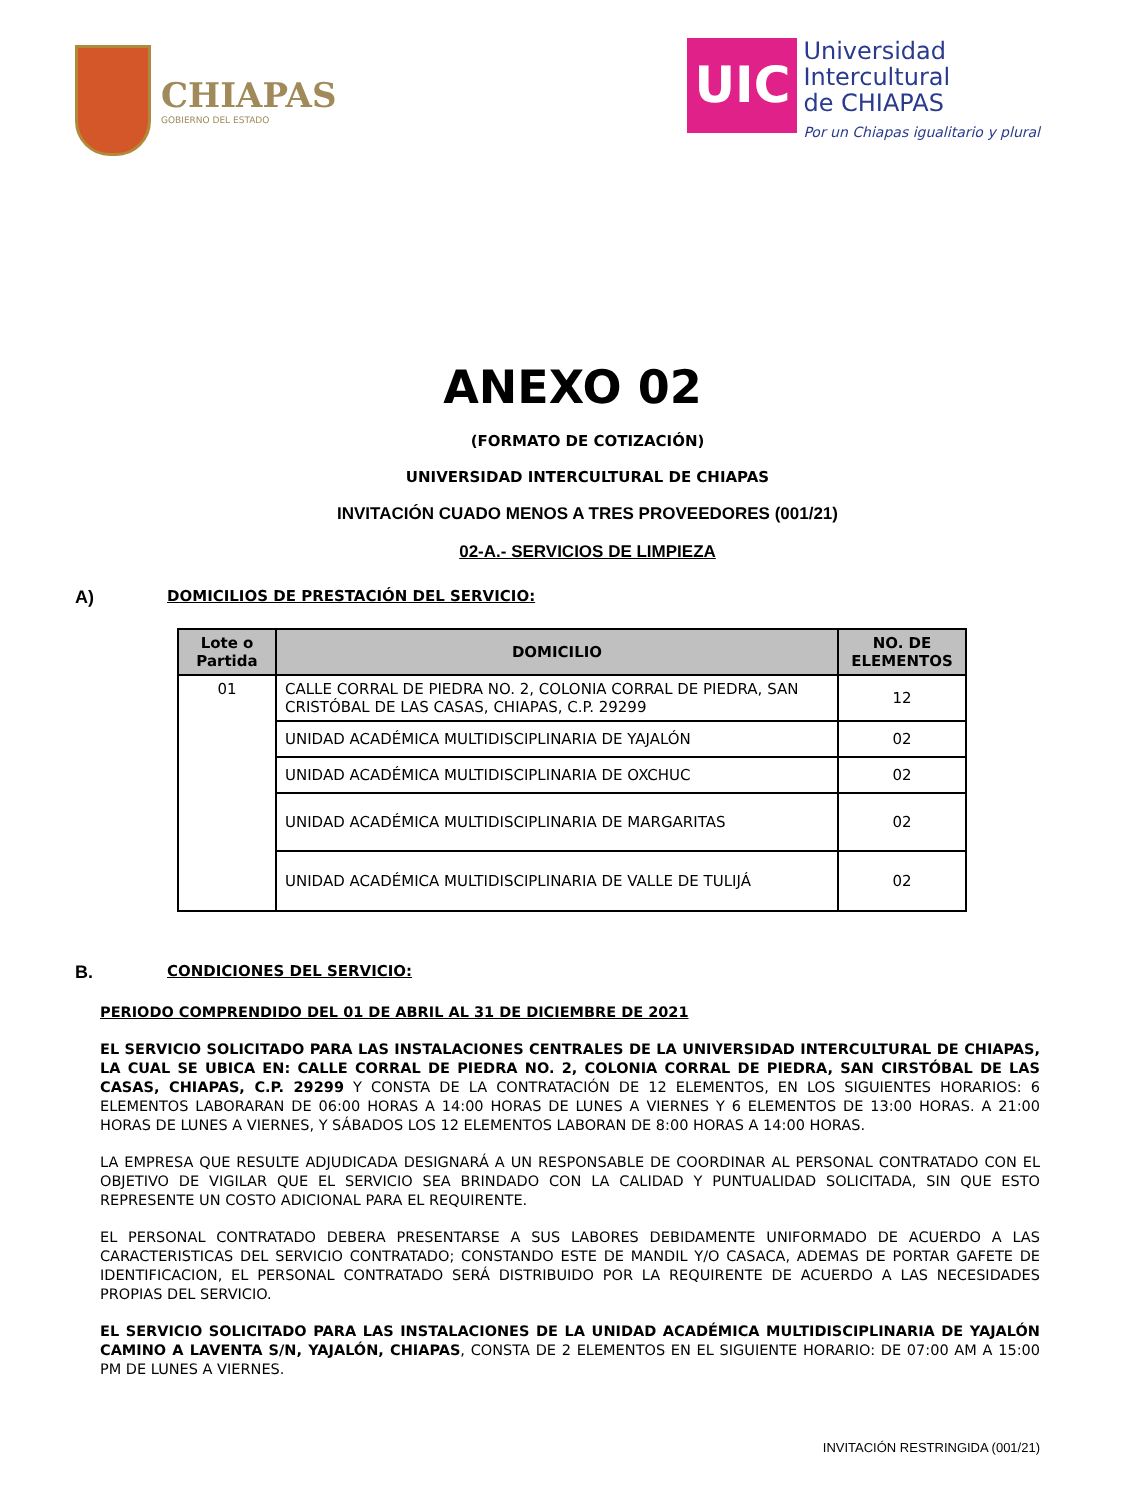CHIAPAS
GOBIERNO DEL ESTADO
UIC
Universidad
Intercultural
de CHIAPAS
Por un Chiapas igualitario y plural
ANEXO 02
(FORMATO DE COTIZACIÓN)
UNIVERSIDAD INTERCULTURAL DE CHIAPAS
INVITACIÓN CUADO MENOS A TRES PROVEEDORES (001/21)
02-A.- SERVICIOS DE LIMPIEZA
A) DOMICILIOS DE PRESTACIÓN DEL SERVICIO:
| Lote o Partida | DOMICILIO | NO. DE ELEMENTOS |
| --- | --- | --- |
| 01 | CALLE CORRAL DE PIEDRA NO. 2, COLONIA CORRAL DE PIEDRA, SAN CRISTÓBAL DE LAS CASAS, CHIAPAS, C.P. 29299 | 12 |
| | UNIDAD ACADÉMICA MULTIDISCIPLINARIA DE YAJALÓN | 02 |
| | UNIDAD ACADÉMICA MULTIDISCIPLINARIA DE OXCHUC | 02 |
| | UNIDAD ACADÉMICA MULTIDISCIPLINARIA DE MARGARITAS | 02 |
| | UNIDAD ACADÉMICA MULTIDISCIPLINARIA DE VALLE DE TULIJÁ | 02 |
B. CONDICIONES DEL SERVICIO:
PERIODO COMPRENDIDO DEL 01 DE ABRIL AL 31 DE DICIEMBRE DE 2021
EL SERVICIO SOLICITADO PARA LAS INSTALACIONES CENTRALES DE LA UNIVERSIDAD INTERCULTURAL DE CHIAPAS, LA CUAL SE UBICA EN: CALLE CORRAL DE PIEDRA NO. 2, COLONIA CORRAL DE PIEDRA, SAN CIRSTÓBAL DE LAS CASAS, CHIAPAS, C.P. 29299 Y CONSTA DE LA CONTRATACIÓN DE 12 ELEMENTOS, EN LOS SIGUIENTES HORARIOS: 6 ELEMENTOS LABORARAN DE 06:00 HORAS A 14:00 HORAS DE LUNES A VIERNES Y 6 ELEMENTOS DE 13:00 HORAS. A 21:00 HORAS DE LUNES A VIERNES, Y SÁBADOS LOS 12 ELEMENTOS LABORAN DE 8:00 HORAS A 14:00 HORAS.
LA EMPRESA QUE RESULTE ADJUDICADA DESIGNARÁ A UN RESPONSABLE DE COORDINAR AL PERSONAL CONTRATADO CON EL OBJETIVO DE VIGILAR QUE EL SERVICIO SEA BRINDADO CON LA CALIDAD Y PUNTUALIDAD SOLICITADA, SIN QUE ESTO REPRESENTE UN COSTO ADICIONAL PARA EL REQUIRENTE.
EL PERSONAL CONTRATADO DEBERA PRESENTARSE A SUS LABORES DEBIDAMENTE UNIFORMADO DE ACUERDO A LAS CARACTERISTICAS DEL SERVICIO CONTRATADO; CONSTANDO ESTE DE MANDIL Y/O CASACA, ADEMAS DE PORTAR GAFETE DE IDENTIFICACION, EL PERSONAL CONTRATADO SERÁ DISTRIBUIDO POR LA REQUIRENTE DE ACUERDO A LAS NECESIDADES PROPIAS DEL SERVICIO.
EL SERVICIO SOLICITADO PARA LAS INSTALACIONES DE LA UNIDAD ACADÉMICA MULTIDISCIPLINARIA DE YAJALÓN CAMINO A LAVENTA S/N, YAJALÓN, CHIAPAS, CONSTA DE 2 ELEMENTOS EN EL SIGUIENTE HORARIO: DE 07:00 AM A 15:00 PM DE LUNES A VIERNES.
INVITACIÓN RESTRINGIDA (001/21)